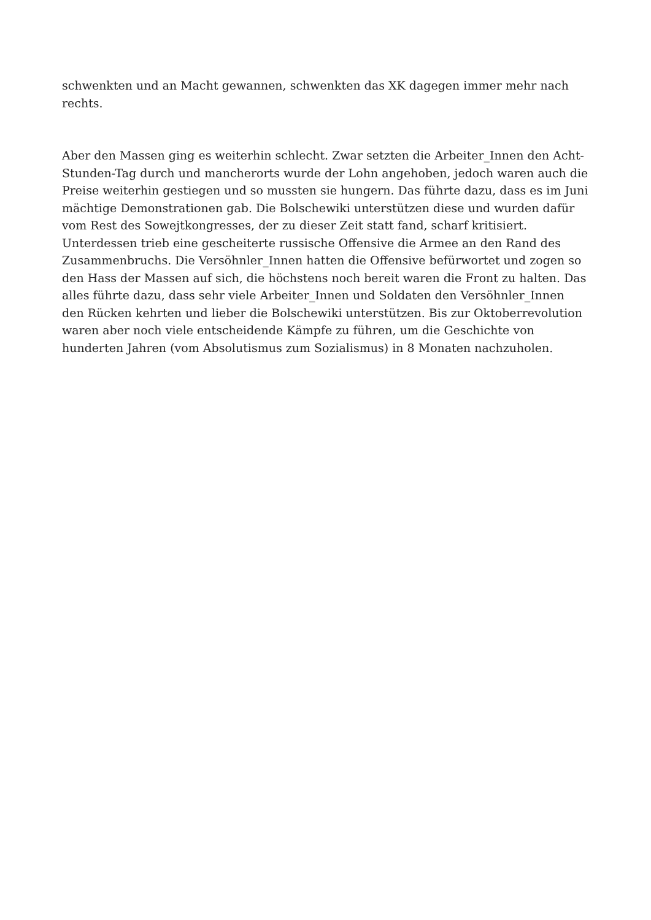schwenkten und an Macht gewannen, schwenkten das XK dagegen immer mehr nach rechts.
Aber den Massen ging es weiterhin schlecht. Zwar setzten die Arbeiter_Innen den Acht-Stunden-Tag durch und mancherorts wurde der Lohn angehoben, jedoch waren auch die Preise weiterhin gestiegen und so mussten sie hungern. Das führte dazu, dass es im Juni mächtige Demonstrationen gab. Die Bolschewiki unterstützen diese und wurden dafür vom Rest des Sowejtkongresses, der zu dieser Zeit statt fand, scharf kritisiert.
Unterdessen trieb eine gescheiterte russische Offensive die Armee an den Rand des Zusammenbruchs. Die Versöhnler_Innen hatten die Offensive befürwortet und zogen so den Hass der Massen auf sich, die höchstens noch bereit waren die Front zu halten. Das alles führte dazu, dass sehr viele Arbeiter_Innen und Soldaten den Versöhnler_Innen den Rücken kehrten und lieber die Bolschewiki unterstützen. Bis zur Oktoberrevolution waren aber noch viele entscheidende Kämpfe zu führen, um die Geschichte von hunderten Jahren (vom Absolutismus zum Sozialismus) in 8 Monaten nachzuholen.